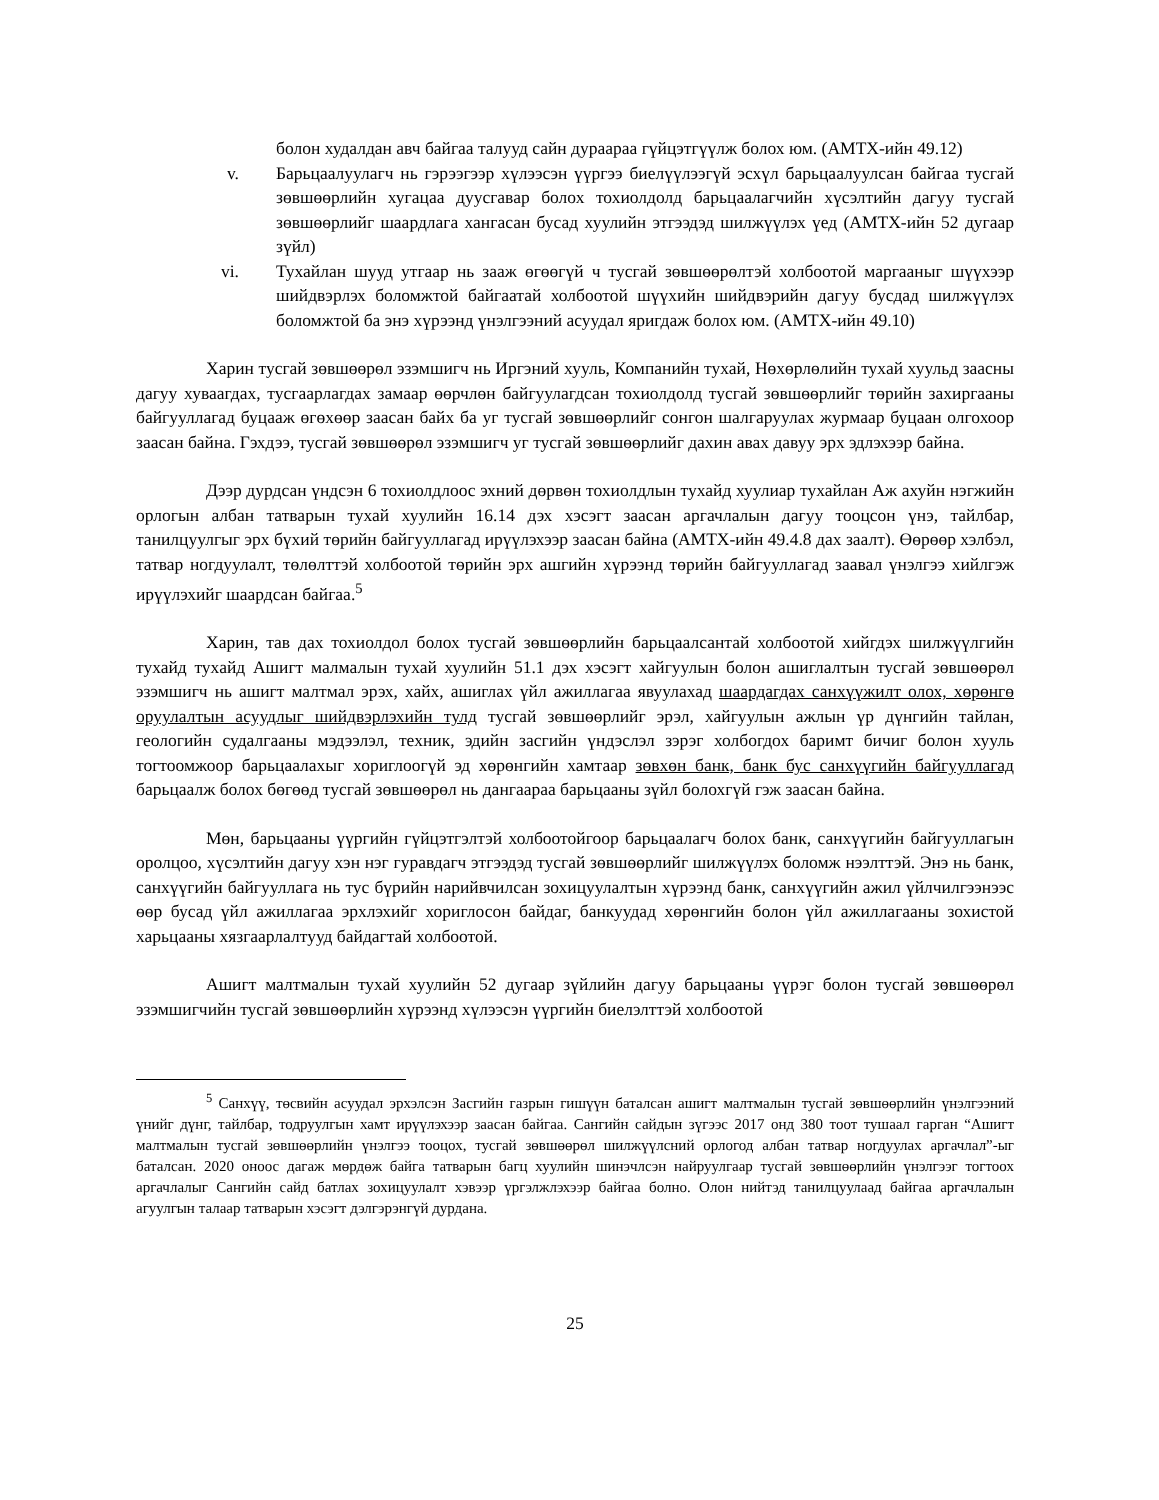болон худалдан авч байгаа талууд сайн дураараа гүйцэтгүүлж болох юм. (АМТХ-ийн 49.12)
v. Барьцаалуулагч нь гэрээгээр хүлээсэн үүргээ биелүүлээгүй эсхүл барьцаалуулсан байгаа тусгай зөвшөөрлийн хугацаа дуусгавар болох тохиолдолд барьцаалагчийн хүсэлтийн дагуу тусгай зөвшөөрлийг шаардлага хангасан бусад хуулийн этгээдэд шилжүүлэх үед (АМТХ-ийн 52 дугаар зүйл)
vi. Тухайлан шууд утгаар нь зааж өгөөгүй ч тусгай зөвшөөрөлтэй холбоотой маргааныг шүүхээр шийдвэрлэх боломжтой байгаатай холбоотой шүүхийн шийдвэрийн дагуу бусдад шилжүүлэх боломжтой ба энэ хүрээнд үнэлгээний асуудал яригдаж болох юм. (АМТХ-ийн 49.10)
Харин тусгай зөвшөөрөл эзэмшигч нь Иргэний хууль, Компанийн тухай, Нөхөрлөлийн тухай хуульд заасны дагуу хуваагдах, тусгаарлагдах замаар өөрчлөн байгуулагдсан тохиолдолд тусгай зөвшөөрлийг төрийн захиргааны байгууллагад буцааж өгөхөөр заасан байх ба уг тусгай зөвшөөрлийг сонгон шалгаруулах журмаар буцаан олгохоор заасан байна. Гэхдээ, тусгай зөвшөөрөл эзэмшигч уг тусгай зөвшөөрлийг дахин авах давуу эрх эдлэхээр байна.
Дээр дурдсан үндсэн 6 тохиолдлоос эхний дөрвөн тохиолдлын тухайд хуулиар тухайлан Аж ахуйн нэгжийн орлогын албан татварын тухай хуулийн 16.14 дэх хэсэгт заасан аргачлалын дагуу тооцсон үнэ, тайлбар, танилцуулгыг эрх бүхий төрийн байгууллагад ирүүлэхээр заасан байна (АМТХ-ийн 49.4.8 дах заалт). Өөрөөр хэлбэл, татвар ногдуулалт, төлөлттэй холбоотой төрийн эрх ашгийн хүрээнд төрийн байгууллагад заавал үнэлгээ хийлгэж ирүүлэхийг шаардсан байгаа.<sup>5</sup>
Харин, тав дах тохиолдол болох тусгай зөвшөөрлийн барьцаалсантай холбоотой хийгдэх шилжүүлгийн тухайд тухайд Ашигт малмалын тухай хуулийн 51.1 дэх хэсэгт хайгуулын болон ашиглалтын тусгай зөвшөөрөл эзэмшигч нь ашигт малтмал эрэх, хайх, ашиглах үйл ажиллагаа явуулахад шаардагдах санхүүжилт олох, хөрөнгө оруулалтын асуудлыг шийдвэрлэхийн тулд тусгай зөвшөөрлийг эрэл, хайгуулын ажлын үр дүнгийн тайлан, геологийн судалгааны мэдээлэл, техник, эдийн засгийн үндэслэл зэрэг холбогдох баримт бичиг болон хууль тогтоомжоор барьцаалахыг хориглоогүй эд хөрөнгийн хамтаар зөвхөн банк, банк бус санхүүгийн байгууллагад барьцаалж болох бөгөөд тусгай зөвшөөрөл нь дангаараа барьцааны зүйл болохгүй гэж заасан байна.
Мөн, барьцааны үүргийн гүйцэтгэлтэй холбоотойгоор барьцаалагч болох банк, санхүүгийн байгууллагын оролцоо, хүсэлтийн дагуу хэн нэг гуравдагч этгээдэд тусгай зөвшөөрлийг шилжүүлэх боломж нээлттэй. Энэ нь банк, санхүүгийн байгууллага нь тус бүрийн нарийвчилсан зохицуулалтын хүрээнд банк, санхүүгийн ажил үйлчилгээнээс өөр бусад үйл ажиллагаа эрхлэхийг хориглосон байдаг, банкуудад хөрөнгийн болон үйл ажиллагааны зохистой харьцааны хязгаарлалтууд байдагтай холбоотой.
Ашигт малтмалын тухай хуулийн 52 дугаар зүйлийн дагуу барьцааны үүрэг болон тусгай зөвшөөрөл эзэмшигчийн тусгай зөвшөөрлийн хүрээнд хүлээсэн үүргийн биелэлттэй холбоотой
<sup>5</sup> Санхүү, төсвийн асуудал эрхэлсэн Засгийн газрын гишүүн баталсан ашигт малтмалын тусгай зөвшөөрлийн үнэлгээний үнийг дүнг, тайлбар, тодруулгын хамт ирүүлэхээр заасан байгаа. Сангийн сайдын зүгээс 2017 онд 380 тоот тушаал гарган “Ашигт малтмалын тусгай зөвшөөрлийн үнэлгээ тооцох, тусгай зөвшөөрөл шилжүүлсний орлогод албан татвар ногдуулах аргачлал”-ыг баталсан. 2020 оноос дагаж мөрдөж байга татварын багц хуулийн шинэчлсэн найруулгаар тусгай зөвшөөрлийн үнэлгээг тогтоох аргачлалыг Сангийн сайд батлах зохицуулалт хэвээр үргэлжлэхээр байгаа болно. Олон нийтэд танилцуулаад байгаа аргачлалын агуулгын талаар татварын хэсэгт дэлгэрэнгүй дурдана.
25